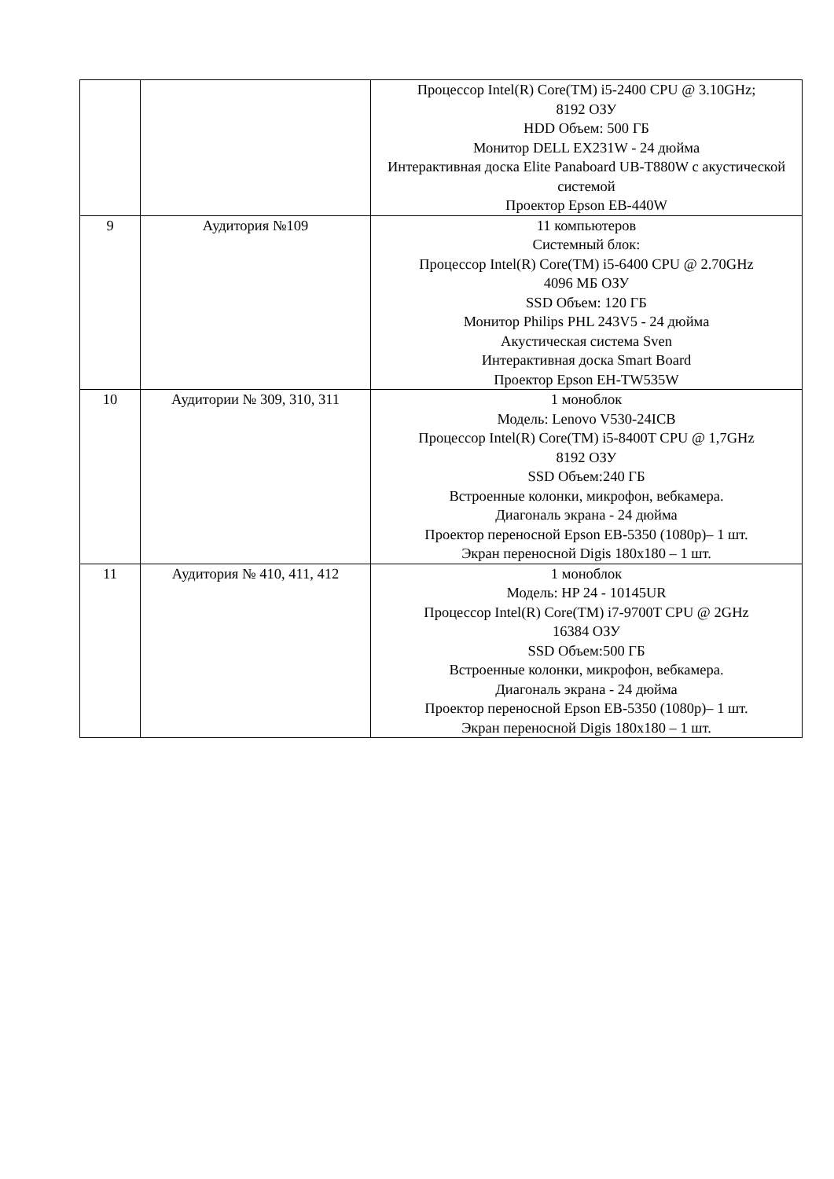| | | Процессор Intel(R) Core(TM) i5-2400 CPU @ 3.10GHz; 8192 ОЗУ HDD Объем: 500 ГБ Монитор DELL EX231W - 24 дюйма Интерактивная доска Elite Panaboard UB-T880W с акустической системой Проектор Epson EB-440W |
| 9 | Аудитория №109 | 11 компьютеров Системный блок: Процессор Intel(R) Core(TM) i5-6400 CPU @ 2.70GHz 4096 МБ ОЗУ SSD Объем: 120 ГБ Монитор Philips PHL 243V5 - 24 дюйма Акустическая система Sven Интерактивная доска Smart Board Проектор Epson EH-TW535W |
| 10 | Аудитории № 309, 310, 311 | 1 моноблок Модель: Lenovo V530-24ICB Процессор Intel(R) Core(TM) i5-8400T CPU @ 1,7GHz 8192 ОЗУ SSD Объем:240 ГБ Встроенные колонки, микрофон, вебкамера. Диагональ экрана - 24 дюйма Проектор переносной Epson EB-5350 (1080p)– 1 шт. Экран переносной Digis 180x180 – 1 шт. |
| 11 | Аудитория № 410, 411, 412 | 1 моноблок Модель: HP 24 - 10145UR Процессор Intel(R) Core(TM) i7-9700T CPU @ 2GHz 16384 ОЗУ SSD Объем:500 ГБ Встроенные колонки, микрофон, вебкамера. Диагональ экрана - 24 дюйма Проектор переносной Epson EB-5350 (1080p)– 1 шт. Экран переносной Digis 180x180 – 1 шт. |